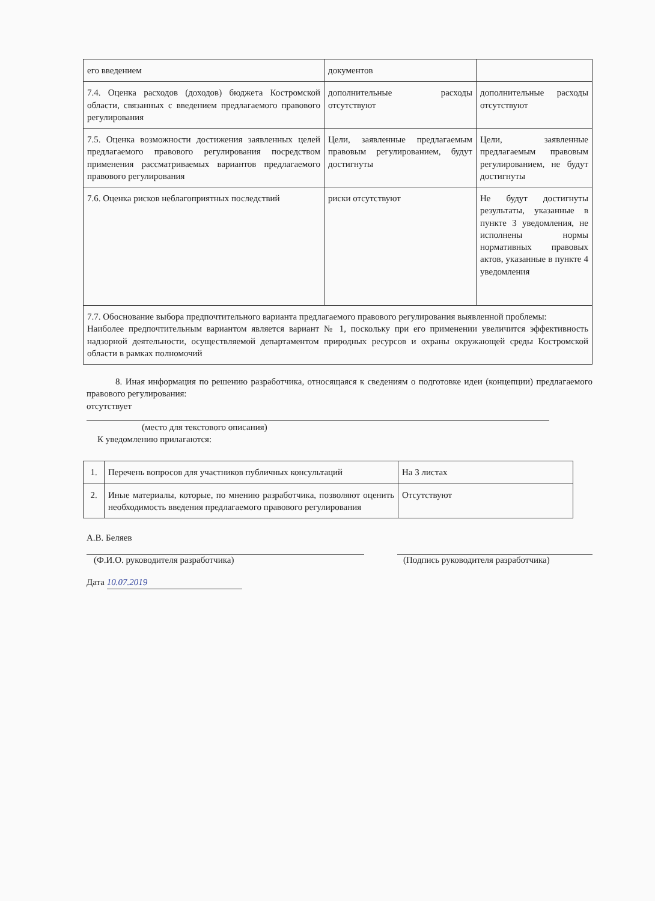| его введением | документов | |
| 7.4. Оценка расходов (доходов) бюджета Костромской области, связанных с введением предлагаемого правового регулирования | дополнительные расходы отсутствуют | дополнительные расходы отсутствуют |
| 7.5. Оценка возможности достижения заявленных целей предлагаемого правового регулирования посредством применения рассматриваемых вариантов предлагаемого правового регулирования | Цели, заявленные предлагаемым правовым регулированием, будут достигнуты | Цели, заявленные предлагаемым правовым регулированием, не будут достигнуты |
| 7.6. Оценка рисков неблагоприятных последствий | риски отсутствуют | Не будут достигнуты результаты, указанные в пункте 3 уведомления, не исполнены нормы нормативных правовых актов, указанные в пункте 4 уведомления |
| 7.7. Обоснование выбора предпочтительного варианта предлагаемого правового регулирования выявленной проблемы: Наиболее предпочтительным вариантом является вариант № 1, поскольку при его применении увеличится эффективность надзорной деятельности, осуществляемой департаментом природных ресурсов и охраны окружающей среды Костромской области в рамках полномочий | | |
8. Иная информация по решению разработчика, относящаяся к сведениям о подготовке идеи (концепции) предлагаемого правового регулирования:
отсутствует
(место для текстового описания)
К уведомлению прилагаются:
| 1. | Перечень вопросов для участников публичных консультаций | На 3 листах |
| 2. | Иные материалы, которые, по мнению разработчика, позволяют оценить необходимость введения предлагаемого правового регулирования | Отсутствуют |
А.В. Беляев
(Ф.И.О. руководителя разработчика) (Подпись руководителя разработчика)
Дата 10.07.2019